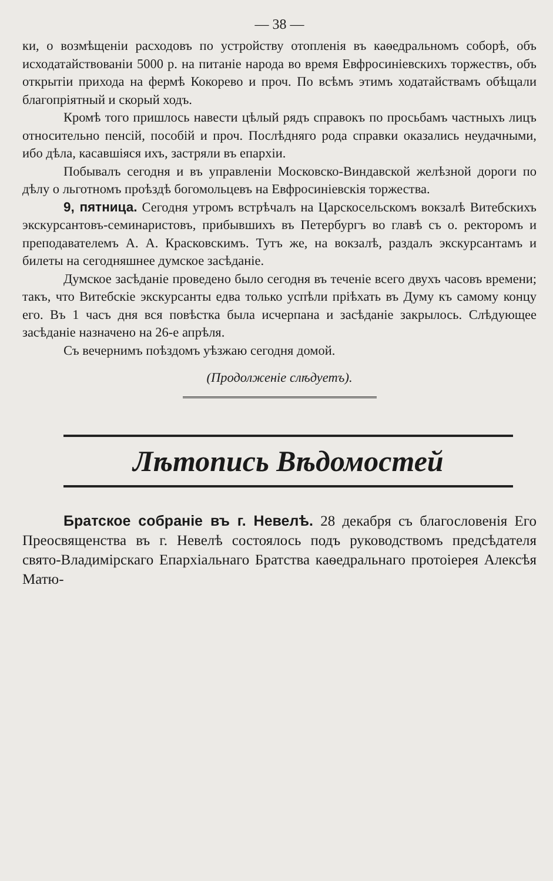— 38 —
ки, о возмѣщеніи расходовъ по устройству отопленія въ каѳедральномъ соборѣ, объ исходатайствованіи 5000 р. на питаніе народа во время Евфросиніевскихъ торжествъ, объ открытіи прихода на фермѣ Кокорево и проч. По всѣмъ этимъ ходатайствамъ обѣщали благопріятный и скорый ходъ.
Кромѣ того пришлось навести цѣлый рядъ справокъ по просьбамъ частныхъ лицъ относительно пенсій, пособій и проч. Послѣдняго рода справки оказались неудачными, ибо дѣла, касавшіяся ихъ, застряли въ епархіи.
Побывалъ сегодня и въ управленіи Московско-Виндавской желѣзной дороги по дѣлу о льготномъ проѣздѣ богомольцевъ на Евфросиніевскія торжества.
9, пятница. Сегодня утромъ встрѣчалъ на Царскосельскомъ вокзалѣ Витебскихъ экскурсантовъ-семинаристовъ, прибывшихъ въ Петербургъ во главѣ съ о. ректоромъ и преподавателемъ А. А. Красковскимъ. Тутъ же, на вокзалѣ, раздалъ экскурсантамъ и билеты на сегодняшнее думское засѣданіе.
Думское засѣданіе проведено было сегодня въ теченіе всего двухъ часовъ времени; такъ, что Витебскіе экскурсанты едва только успѣли пріѣхать въ Думу къ самому концу его. Въ 1 часъ дня вся повѣстка была исчерпана и засѣданіе закрылось. Слѣдующее засѣданіе назначено на 26-е апрѣля.
Съ вечернимъ поѣздомъ уѣзжаю сегодня домой.
(Продолженіе слѣдуетъ).
Лѣтопись Вѣдомостей
Братское собраніе въ г. Невелѣ. 28 декабря съ благословенія Его Преосвященства въ г. Невелѣ состоялось подъ руководствомъ предсѣдателя свято-Владимірскаго Епархіальнаго Братства каѳедральнаго протоіерея Алексѣя Матю-